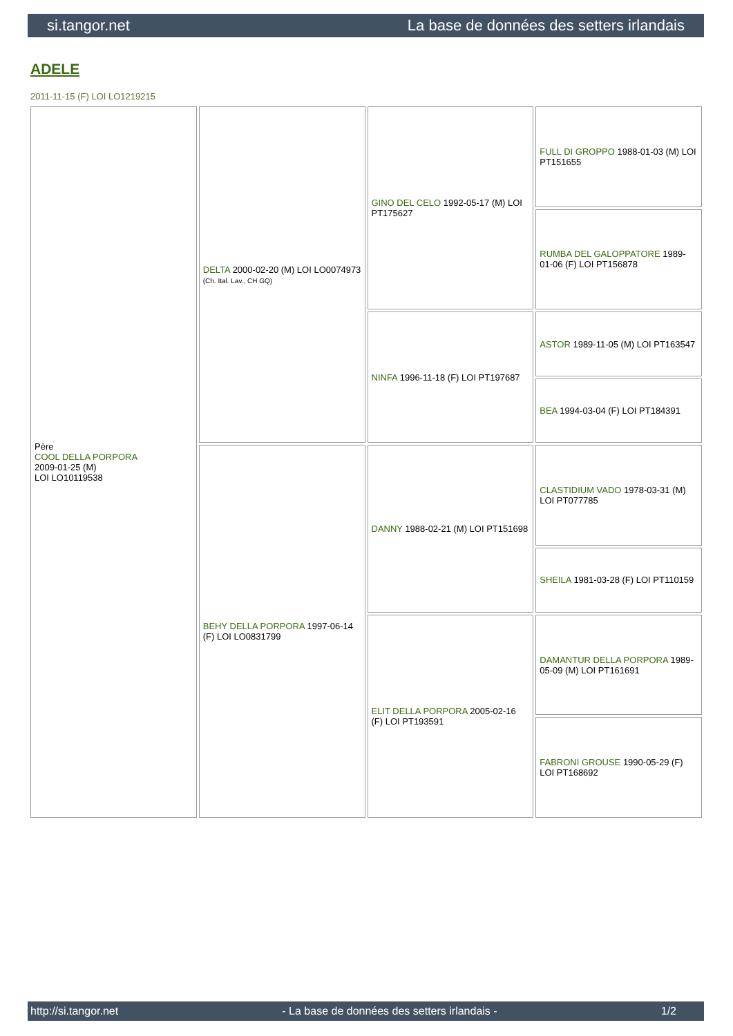si.tangor.net La base de données des setters irlandais
ADELE
2011-11-15 (F) LOI LO1219215
| Père COOL DELLA PORPORA 2009-01-25 (M) LOI LO10119538 | DELTA 2000-02-20 (M) LOI LO0074973 (Ch. Ital. Lav., CH GQ) | GINO DEL CELO 1992-05-17 (M) LOI PT175627 | FULL DI GROPPO 1988-01-03 (M) LOI PT151655 |
| | | | RUMBA DEL GALOPPATORE 1989-01-06 (F) LOI PT156878 |
| | | NINFA 1996-11-18 (F) LOI PT197687 | ASTOR 1989-11-05 (M) LOI PT163547 |
| | | | BEA 1994-03-04 (F) LOI PT184391 |
| | BEHY DELLA PORPORA 1997-06-14 (F) LOI LO0831799 | DANNY 1988-02-21 (M) LOI PT151698 | CLASTIDIUM VADO 1978-03-31 (M) LOI PT077785 |
| | | | SHEILA 1981-03-28 (F) LOI PT110159 |
| | | ELIT DELLA PORPORA 2005-02-16 (F) LOI PT193591 | DAMANTUR DELLA PORPORA 1989-05-09 (M) LOI PT161691 |
| | | | FABRONI GROUSE 1990-05-29 (F) LOI PT168692 |
http://si.tangor.net - La base de données des setters irlandais - 1/2